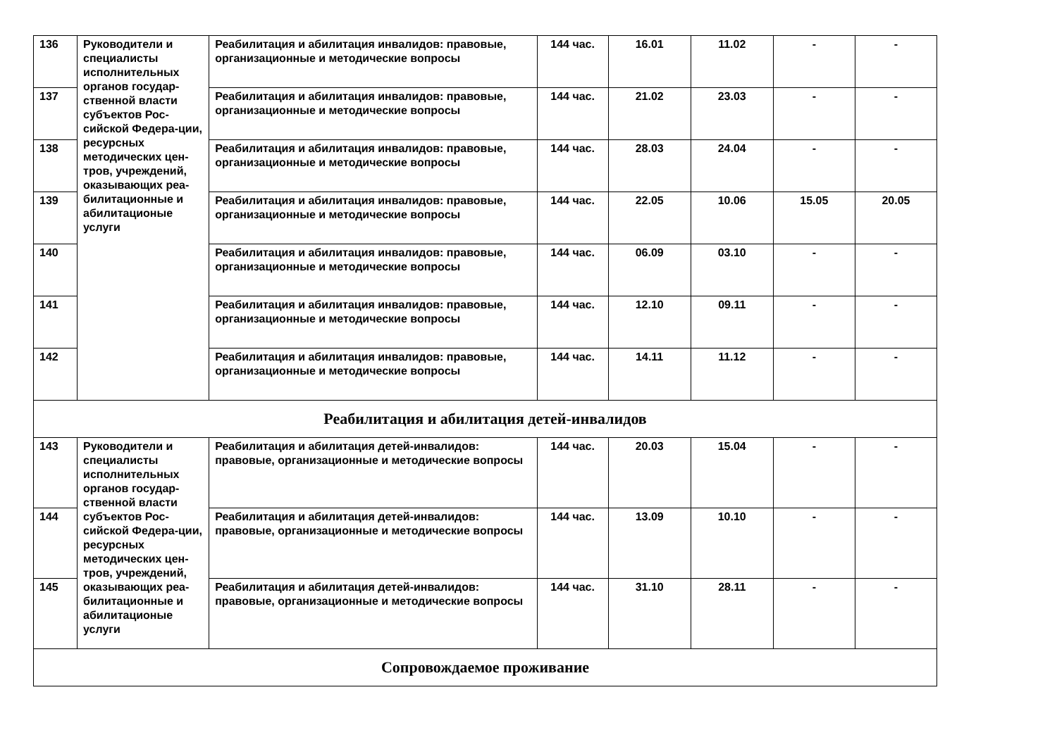| 136 | Руководители и специалисты исполнительных органов государ-ственной власти субъектов Рос-сийской Федера-ции, ресурсных методических цен-тров, учреждений, оказывающих реа-билитационные и абилитационые услуги | Реабилитация и абилитация инвалидов: правовые, организационные и методические вопросы | 144 час. | 16.01 | 11.02 | - | - |
| 137 | | Реабилитация и абилитация инвалидов: правовые, организационные и методические вопросы | 144 час. | 21.02 | 23.03 | - | - |
| 138 | | Реабилитация и абилитация инвалидов: правовые, организационные и методические вопросы | 144 час. | 28.03 | 24.04 | - | - |
| 139 | | Реабилитация и абилитация инвалидов: правовые, организационные и методические вопросы | 144 час. | 22.05 | 10.06 | 15.05 | 20.05 |
| 140 | | Реабилитация и абилитация инвалидов: правовые, организационные и методические вопросы | 144 час. | 06.09 | 03.10 | - | - |
| 141 | | Реабилитация и абилитация инвалидов: правовые, организационные и методические вопросы | 144 час. | 12.10 | 09.11 | - | - |
| 142 | | Реабилитация и абилитация инвалидов: правовые, организационные и методические вопросы | 144 час. | 14.11 | 11.12 | - | - |
| Реабилитация и абилитация детей-инвалидов | | | | | | | |
| 143 | Руководители и специалисты исполнительных органов государ-ственной власти субъектов Рос-сийской Федера-ции, ресурсных методических цен-тров, учреждений, оказывающих реа-билитационные и абилитационые услуги | Реабилитация и абилитация детей-инвалидов: правовые, организационные и методические вопросы | 144 час. | 20.03 | 15.04 | - | - |
| 144 | | Реабилитация и абилитация детей-инвалидов: правовые, организационные и методические вопросы | 144 час. | 13.09 | 10.10 | - | - |
| 145 | | Реабилитация и абилитация детей-инвалидов: правовые, организационные и методические вопросы | 144 час. | 31.10 | 28.11 | - | - |
| Сопровождаемое проживание | | | | | | | |